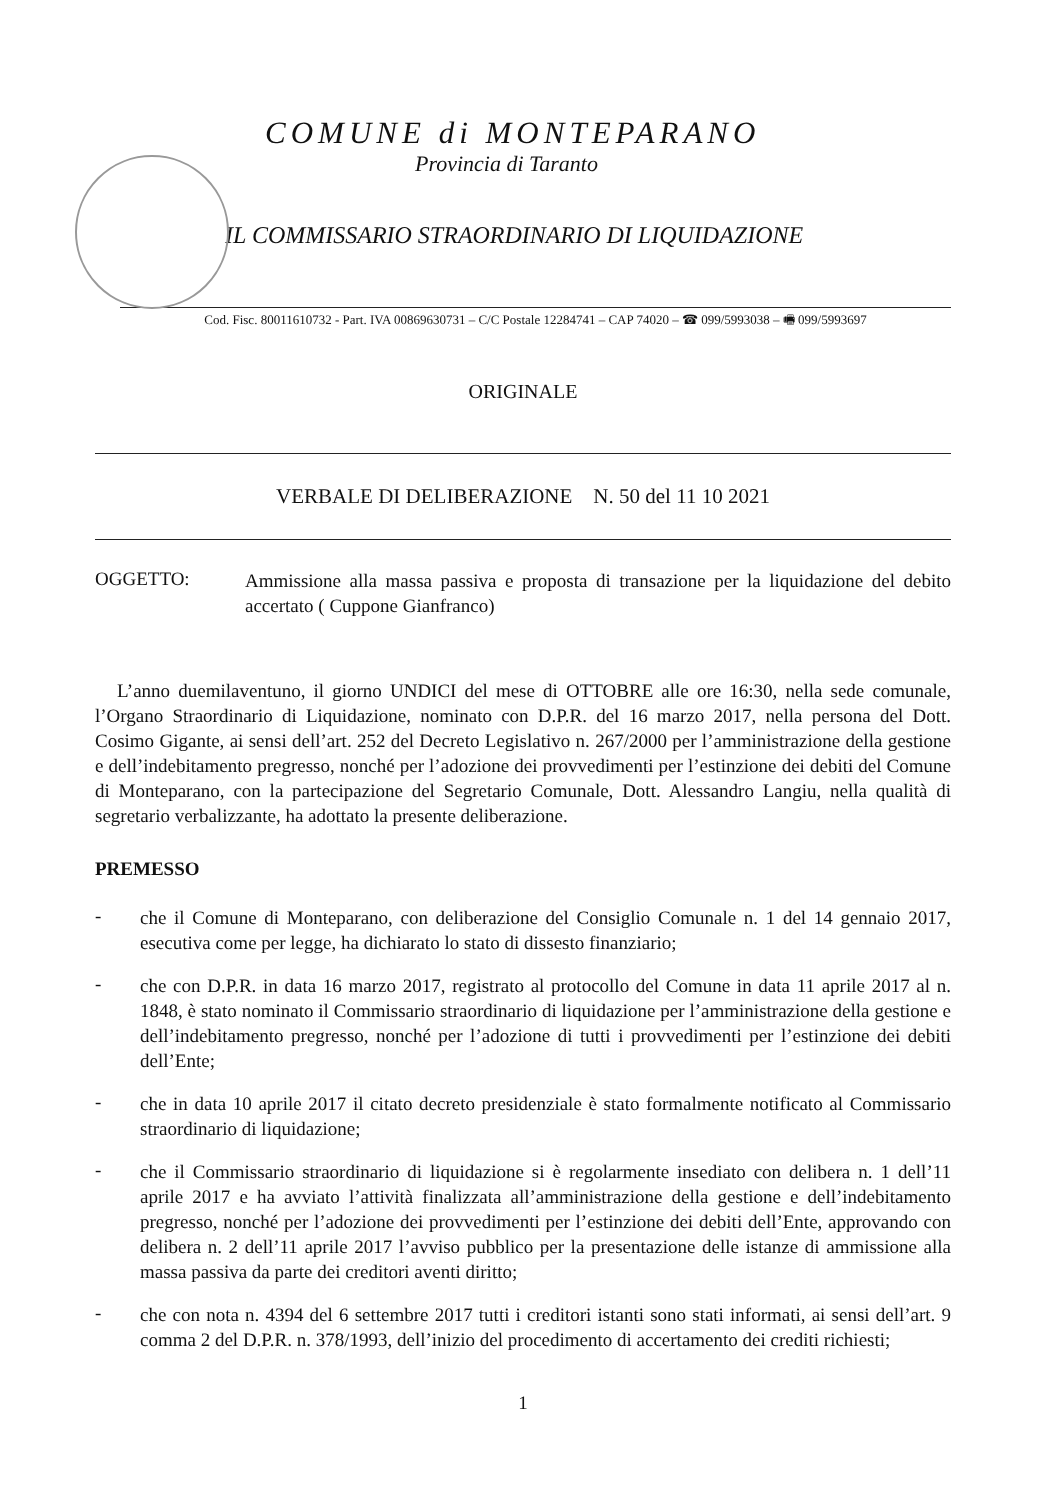COMUNE di MONTEPARANO
Provincia di Taranto
IL COMMISSARIO STRAORDINARIO DI LIQUIDAZIONE
Cod. Fisc. 80011610732 - Part. IVA 00869630731 – C/C Postale 12284741 – CAP 74020 – ☎ 099/5993038 – 🖷 099/5993697
ORIGINALE
VERBALE DI DELIBERAZIONE N. 50 del 11 10 2021
OGGETTO:
Ammissione alla massa passiva e proposta di transazione per la liquidazione del debito accertato ( Cuppone Gianfranco)
L’anno duemilaventuno, il giorno UNDICI del mese di OTTOBRE alle ore 16:30, nella sede comunale, l’Organo Straordinario di Liquidazione, nominato con D.P.R. del 16 marzo 2017, nella persona del Dott. Cosimo Gigante, ai sensi dell’art. 252 del Decreto Legislativo n. 267/2000 per l’amministrazione della gestione e dell’indebitamento pregresso, nonché per l’adozione dei provvedimenti per l’estinzione dei debiti del Comune di Monteparano, con la partecipazione del Segretario Comunale, Dott. Alessandro Langiu, nella qualità di segretario verbalizzante, ha adottato la presente deliberazione.
PREMESSO
-
che il Comune di Monteparano, con deliberazione del Consiglio Comunale n. 1 del 14 gennaio 2017, esecutiva come per legge, ha dichiarato lo stato di dissesto finanziario;
-
che con D.P.R. in data 16 marzo 2017, registrato al protocollo del Comune in data 11 aprile 2017 al n. 1848, è stato nominato il Commissario straordinario di liquidazione per l’amministrazione della gestione e dell’indebitamento pregresso, nonché per l’adozione di tutti i provvedimenti per l’estinzione dei debiti dell’Ente;
-
che in data 10 aprile 2017 il citato decreto presidenziale è stato formalmente notificato al Commissario straordinario di liquidazione;
-
che il Commissario straordinario di liquidazione si è regolarmente insediato con delibera n. 1 dell’11 aprile 2017 e ha avviato l’attività finalizzata all’amministrazione della gestione e dell’indebitamento pregresso, nonché per l’adozione dei provvedimenti per l’estinzione dei debiti dell’Ente, approvando con delibera n. 2 dell’11 aprile 2017 l’avviso pubblico per la presentazione delle istanze di ammissione alla massa passiva da parte dei creditori aventi diritto;
-
che con nota n. 4394 del 6 settembre 2017 tutti i creditori istanti sono stati informati, ai sensi dell’art. 9 comma 2 del D.P.R. n. 378/1993, dell’inizio del procedimento di accertamento dei crediti richiesti;
1